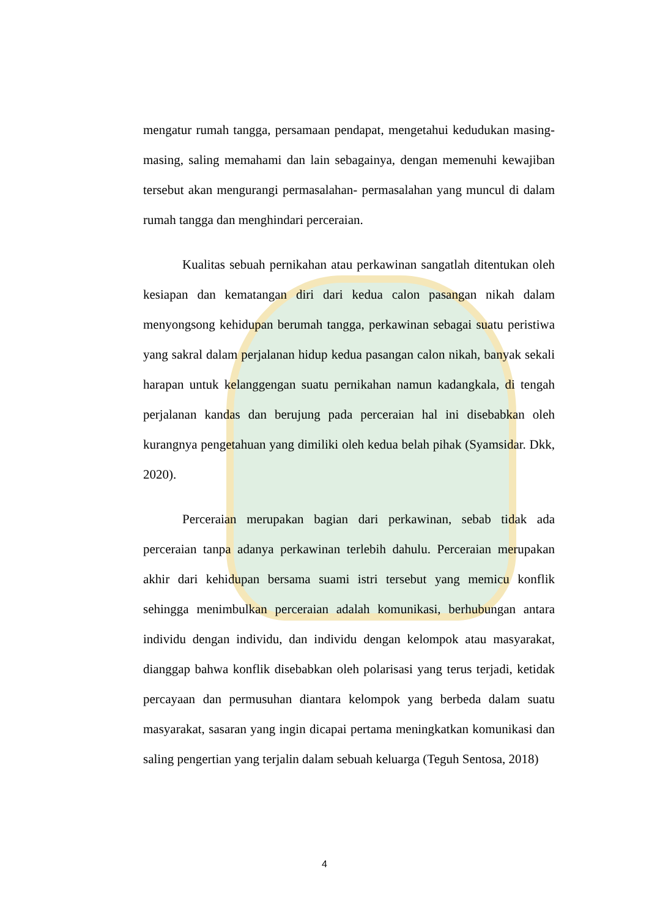mengatur rumah tangga, persamaan pendapat, mengetahui kedudukan masing-masing, saling memahami dan lain sebagainya, dengan memenuhi kewajiban tersebut akan mengurangi permasalahan- permasalahan yang muncul di dalam rumah tangga dan menghindari perceraian.
Kualitas sebuah pernikahan atau perkawinan sangatlah ditentukan oleh kesiapan dan kematangan diri dari kedua calon pasangan nikah dalam menyongsong kehidupan berumah tangga, perkawinan sebagai suatu peristiwa yang sakral dalam perjalanan hidup kedua pasangan calon nikah, banyak sekali harapan untuk kelanggengan suatu pernikahan namun kadangkala, di tengah perjalanan kandas dan berujung pada perceraian hal ini disebabkan oleh kurangnya pengetahuan yang dimiliki oleh kedua belah pihak (Syamsidar. Dkk, 2020).
Perceraian merupakan bagian dari perkawinan, sebab tidak ada perceraian tanpa adanya perkawinan terlebih dahulu. Perceraian merupakan akhir dari kehidupan bersama suami istri tersebut yang memicu konflik sehingga menimbulkan perceraian adalah komunikasi, berhubungan antara individu dengan individu, dan individu dengan kelompok atau masyarakat, dianggap bahwa konflik disebabkan oleh polarisasi yang terus terjadi, ketidak percayaan dan permusuhan diantara kelompok yang berbeda dalam suatu masyarakat, sasaran yang ingin dicapai pertama meningkatkan komunikasi dan saling pengertian yang terjalin dalam sebuah keluarga (Teguh Sentosa, 2018)
4